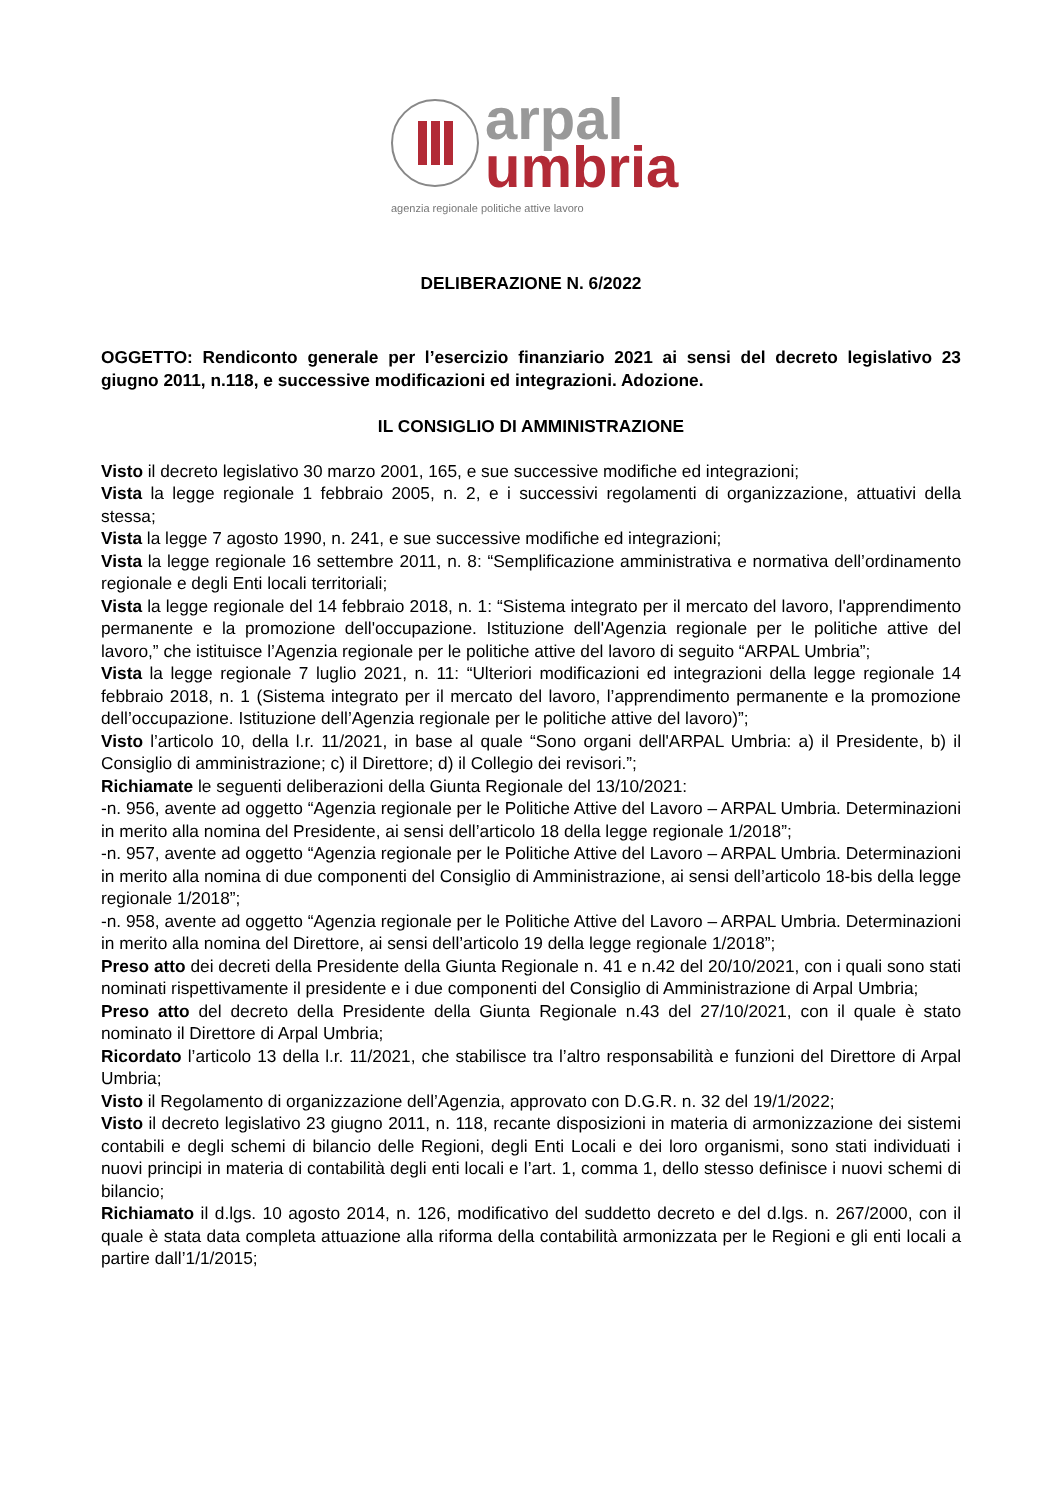arpal
umbria
agenzia regionale politiche attive lavoro
DELIBERAZIONE N. 6/2022
OGGETTO: Rendiconto generale per l’esercizio finanziario 2021 ai sensi del decreto legislativo 23 giugno 2011, n.118, e successive modificazioni ed integrazioni. Adozione.
IL CONSIGLIO DI AMMINISTRAZIONE
Visto il decreto legislativo 30 marzo 2001, 165, e sue successive modifiche ed integrazioni;
Vista la legge regionale 1 febbraio 2005, n. 2, e i successivi regolamenti di organizzazione, attuativi della stessa;
Vista la legge 7 agosto 1990, n. 241, e sue successive modifiche ed integrazioni;
Vista la legge regionale 16 settembre 2011, n. 8: “Semplificazione amministrativa e normativa dell’ordinamento regionale e degli Enti locali territoriali;
Vista la legge regionale del 14 febbraio 2018, n. 1: “Sistema integrato per il mercato del lavoro, l'apprendimento permanente e la promozione dell'occupazione. Istituzione dell'Agenzia regionale per le politiche attive del lavoro,” che istituisce l’Agenzia regionale per le politiche attive del lavoro di seguito “ARPAL Umbria”;
Vista la legge regionale 7 luglio 2021, n. 11: “Ulteriori modificazioni ed integrazioni della legge regionale 14 febbraio 2018, n. 1 (Sistema integrato per il mercato del lavoro, l’apprendimento permanente e la promozione dell’occupazione. Istituzione dell’Agenzia regionale per le politiche attive del lavoro)”;
Visto l’articolo 10, della l.r. 11/2021, in base al quale “Sono organi dell'ARPAL Umbria: a) il Presidente, b) il Consiglio di amministrazione; c) il Direttore; d) il Collegio dei revisori.”;
Richiamate le seguenti deliberazioni della Giunta Regionale del 13/10/2021:
-n. 956, avente ad oggetto “Agenzia regionale per le Politiche Attive del Lavoro – ARPAL Umbria. Determinazioni in merito alla nomina del Presidente, ai sensi dell’articolo 18 della legge regionale 1/2018”;
-n. 957, avente ad oggetto “Agenzia regionale per le Politiche Attive del Lavoro – ARPAL Umbria. Determinazioni in merito alla nomina di due componenti del Consiglio di Amministrazione, ai sensi dell’articolo 18-bis della legge regionale 1/2018”;
-n. 958, avente ad oggetto “Agenzia regionale per le Politiche Attive del Lavoro – ARPAL Umbria. Determinazioni in merito alla nomina del Direttore, ai sensi dell’articolo 19 della legge regionale 1/2018”;
Preso atto dei decreti della Presidente della Giunta Regionale n. 41 e n.42 del 20/10/2021, con i quali sono stati nominati rispettivamente il presidente e i due componenti del Consiglio di Amministrazione di Arpal Umbria;
Preso atto del decreto della Presidente della Giunta Regionale n.43 del 27/10/2021, con il quale è stato nominato il Direttore di Arpal Umbria;
Ricordato l’articolo 13 della l.r. 11/2021, che stabilisce tra l’altro responsabilità e funzioni del Direttore di Arpal Umbria;
Visto il Regolamento di organizzazione dell’Agenzia, approvato con D.G.R. n. 32 del 19/1/2022;
Visto il decreto legislativo 23 giugno 2011, n. 118, recante disposizioni in materia di armonizzazione dei sistemi contabili e degli schemi di bilancio delle Regioni, degli Enti Locali e dei loro organismi, sono stati individuati i nuovi principi in materia di contabilità degli enti locali e l’art. 1, comma 1, dello stesso definisce i nuovi schemi di bilancio;
Richiamato il d.lgs. 10 agosto 2014, n. 126, modificativo del suddetto decreto e del d.lgs. n. 267/2000, con il quale è stata data completa attuazione alla riforma della contabilità armonizzata per le Regioni e gli enti locali a partire dall’1/1/2015;